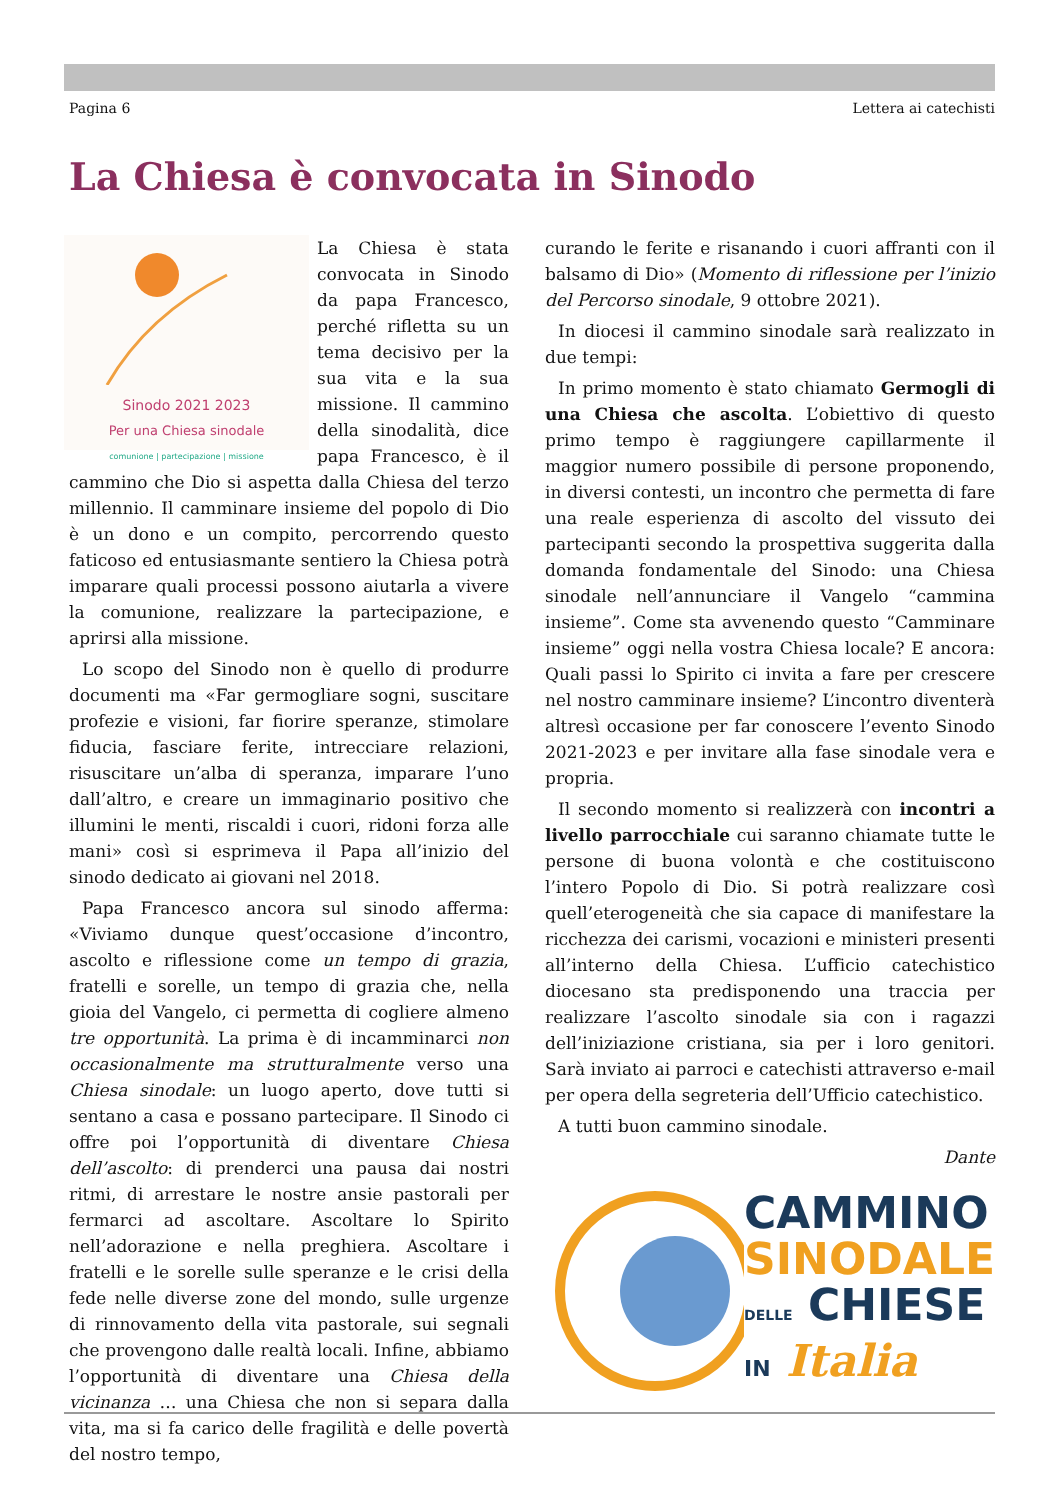Pagina 6 Lettera ai catechisti
La Chiesa è convocata in Sinodo
Sinodo 2021 2023
Per una Chiesa sinodale
comunione | partecipazione | missione
La Chiesa è stata convocata in Sinodo da papa Francesco, perché rifletta su un tema decisivo per la sua vita e la sua missione. Il cammino della sinodalità, dice papa Francesco, è il cammino che Dio si aspetta dalla Chiesa del terzo millennio. Il camminare insieme del popolo di Dio è un dono e un compito, percorrendo questo faticoso ed entusiasmante sentiero la Chiesa potrà imparare quali processi possono aiutarla a vivere la comunione, realizzare la partecipazione, e aprirsi alla missione.
Lo scopo del Sinodo non è quello di produrre documenti ma «Far germogliare sogni, suscitare profezie e visioni, far fiorire speranze, stimolare fiducia, fasciare ferite, intrecciare relazioni, risuscitare un’alba di speranza, imparare l’uno dall’altro, e creare un immaginario positivo che illumini le menti, riscaldi i cuori, ridoni forza alle mani» così si esprimeva il Papa all’inizio del sinodo dedicato ai giovani nel 2018.
Papa Francesco ancora sul sinodo afferma: «Viviamo dunque quest’occasione d’incontro, ascolto e riflessione come un tempo di grazia, fratelli e sorelle, un tempo di grazia che, nella gioia del Vangelo, ci permetta di cogliere almeno tre opportunità. La prima è di incamminarci non occasionalmente ma strutturalmente verso una Chiesa sinodale: un luogo aperto, dove tutti si sentano a casa e possano partecipare. Il Sinodo ci offre poi l’opportunità di diventare Chiesa dell’ascolto: di prenderci una pausa dai nostri ritmi, di arrestare le nostre ansie pastorali per fermarci ad ascoltare. Ascoltare lo Spirito nell’adorazione e nella preghiera. Ascoltare i fratelli e le sorelle sulle speranze e le crisi della fede nelle diverse zone del mondo, sulle urgenze di rinnovamento della vita pastorale, sui segnali che provengono dalle realtà locali. Infine, abbiamo l’opportunità di diventare una Chiesa della vicinanza … una Chiesa che non si separa dalla vita, ma si fa carico delle fragilità e delle povertà del nostro tempo,
curando le ferite e risanando i cuori affranti con il balsamo di Dio» (Momento di riflessione per l’inizio del Percorso sinodale, 9 ottobre 2021).
In diocesi il cammino sinodale sarà realizzato in due tempi:
In primo momento è stato chiamato Germogli di una Chiesa che ascolta. L’obiettivo di questo primo tempo è raggiungere capillarmente il maggior numero possibile di persone proponendo, in diversi contesti, un incontro che permetta di fare una reale esperienza di ascolto del vissuto dei partecipanti secondo la prospettiva suggerita dalla domanda fondamentale del Sinodo: una Chiesa sinodale nell’annunciare il Vangelo “cammina insieme”. Come sta avvenendo questo “Camminare insieme” oggi nella vostra Chiesa locale? E ancora: Quali passi lo Spirito ci invita a fare per crescere nel nostro camminare insieme? L’incontro diventerà altresì occasione per far conoscere l’evento Sinodo 2021-2023 e per invitare alla fase sinodale vera e propria.
Il secondo momento si realizzerà con incontri a livello parrocchiale cui saranno chiamate tutte le persone di buona volontà e che costituiscono l’intero Popolo di Dio. Si potrà realizzare così quell’eterogeneità che sia capace di manifestare la ricchezza dei carismi, vocazioni e ministeri presenti all’interno della Chiesa. L’ufficio catechistico diocesano sta predisponendo una traccia per realizzare l’ascolto sinodale sia con i ragazzi dell’iniziazione cristiana, sia per i loro genitori. Sarà inviato ai parroci e catechisti attraverso e-mail per opera della segreteria dell’Ufficio catechistico.
A tutti buon cammino sinodale.
Dante
CAMMINO
SINODALE
DELLE CHIESE
IN Italia